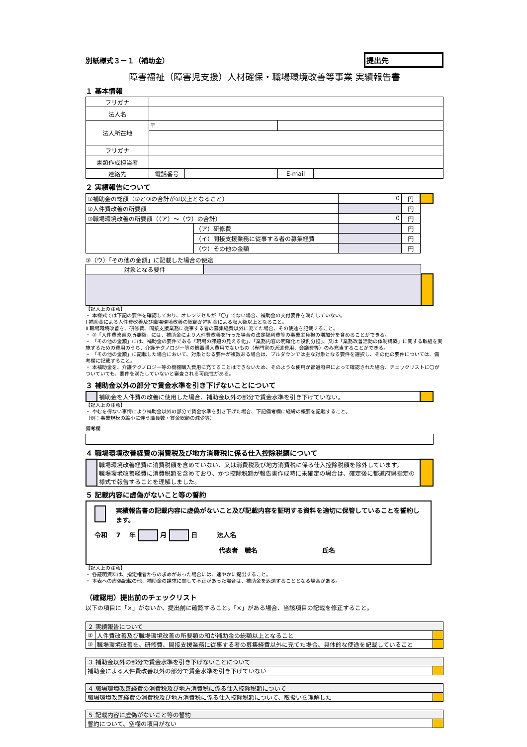別紙様式３－１（補助金） 提出先
障害福祉（障害児支援）人材確保・職場環境改善等事業 実績報告書
１ 基本情報
| フリガナ | | | | |
| 法人名 | | | | |
| 法人所在地 | 〒 | | | |
| フリガナ | | | | |
| 書類作成担当者 | | | | |
| 連絡先 | 電話番号 | | E-mail | |
２ 実績報告について
| ①補助金の総額（②と③の合計が①以上となること） | | 0 | 円 | |
| ②人件費改善の所要額 | | | 円 | |
| ③職場環境改善の所要額（（ア）～（ウ）の合計） | | 0 | 円 | |
| | （ア）研修費 | | 円 | |
| | （イ）間接支援業務に従事する者の募集経費 | | 円 | |
| | （ウ）その他の金額 | | 円 | |
③（ウ）「その他の金額」に記載した場合の使途
| 対象となる要件 | | |
【記入上の注意】
・ 本様式では下記の要件を確認しており、オレンジセルが「〇」でない場合、補助金の交付要件を満たしていない。
Ⅰ 補助金による人件費改善及び職場環境改善の総額が補助金による収入額以上となること。
Ⅱ 職場環境改善を、研修費、間接支援業務に従事する者の募集経費以外に充てた場合、その使途を記載すること。
・ ②「人件費改善の所要額」には、補助金により人件費改善を行った場合の法定福利費等の事業主負担の増加分を含めることができる。
・ 「その他の金額」には、補助金の要件である「現場の課題の見える化」、「業務内容の明確化と役割分担」、又は「業務改善活動の体制構築」に関する取組を実施するための費用のうち、介護テクノロジー等の機器購入費用でないもの（専門家の派遣費用、会議費等）のみ充当することができる。
・ 「その他の金額」に記載した場合において、対象となる要件が複数ある場合は、プルダウンでは主な対象となる要件を選択し、その他の要件については、備考欄に記載すること。
・ 本補助金を、介護テクノロジー等の機器購入費用に充てることはできないため、そのような使用が都道府県によって確認された場合、チェックリストに〇がついていても、要件を満たしていないと審査される可能性がある。
３ 補助金以外の部分で賃金水準を引き下げないことについて
| | 補助金を人件費の改善に使用した場合、補助金以外の部分で賃金水準を引き下げていない。 | |
【記入上の注意】
・ やむを得ない事情により補助金以外の部分で賃金水準を引き下げた場合、下記備考欄に経緯の概要を記載すること。
（例：事業規模の縮小に伴う職員数・賃金総額の減少等）
備考欄
４ 職場環境改善経費の消費税及び地方消費税に係る仕入控除税額について
| | 職場環境改善経費に消費税額を含めていない、又は消費税及び地方消費税に係る仕入控除税額を除外しています。 職場環境改善経費に消費税額を含めており、かつ控除税額が報告書作成時に未確定の場合は、確定後に都道府県指定の様式で報告することを理解しました。 | |
５ 記載内容に虚偽がないこと等の誓約
実績報告書の記載内容に虚偽がないこと及び記載内容を証明する資料を適切に保管していることを誓約します。
令和　 7　 年 月 日　　　法人名
代表者　職名　　　　　　　　　　氏名
【記入上の注意】
・ 各証明資料は、指定権者からの求めがあった場合には、速やかに提出すること。
・ 本表への虚偽記載の他、補助金の請求に関して不正があった場合は、補助金を返還することとなる場合がある。
（確認用）提出前のチェックリスト
以下の項目に「×」がないか、提出前に確認すること。「×」がある場合、当該項目の記載を修正すること。
| ２ 実績報告について | | |
| ② | 人件費改善及び職場環境改善の所要額の和が補助金の総額以上となること | |
| ③ | 職場環境改善を、研修費、間接支援業務に従事する者の募集経費以外に充てた場合、具体的な使途を記載していること | |
| ３ 補助金以外の部分で賃金水準を引き下げないことについて | |
| 補助金による人件費改善以外の部分で賃金水準を引き下げていない | |
| ４ 職場環境改善経費の消費税及び地方消費税に係る仕入控除税額について | |
| 職場環境改善経費の消費税及び地方消費税に係る仕入控除税額について、取扱いを理解した | |
| ５ 記載内容に虚偽がないこと等の誓約 | |
| 誓約について、空欄の項目がない | |